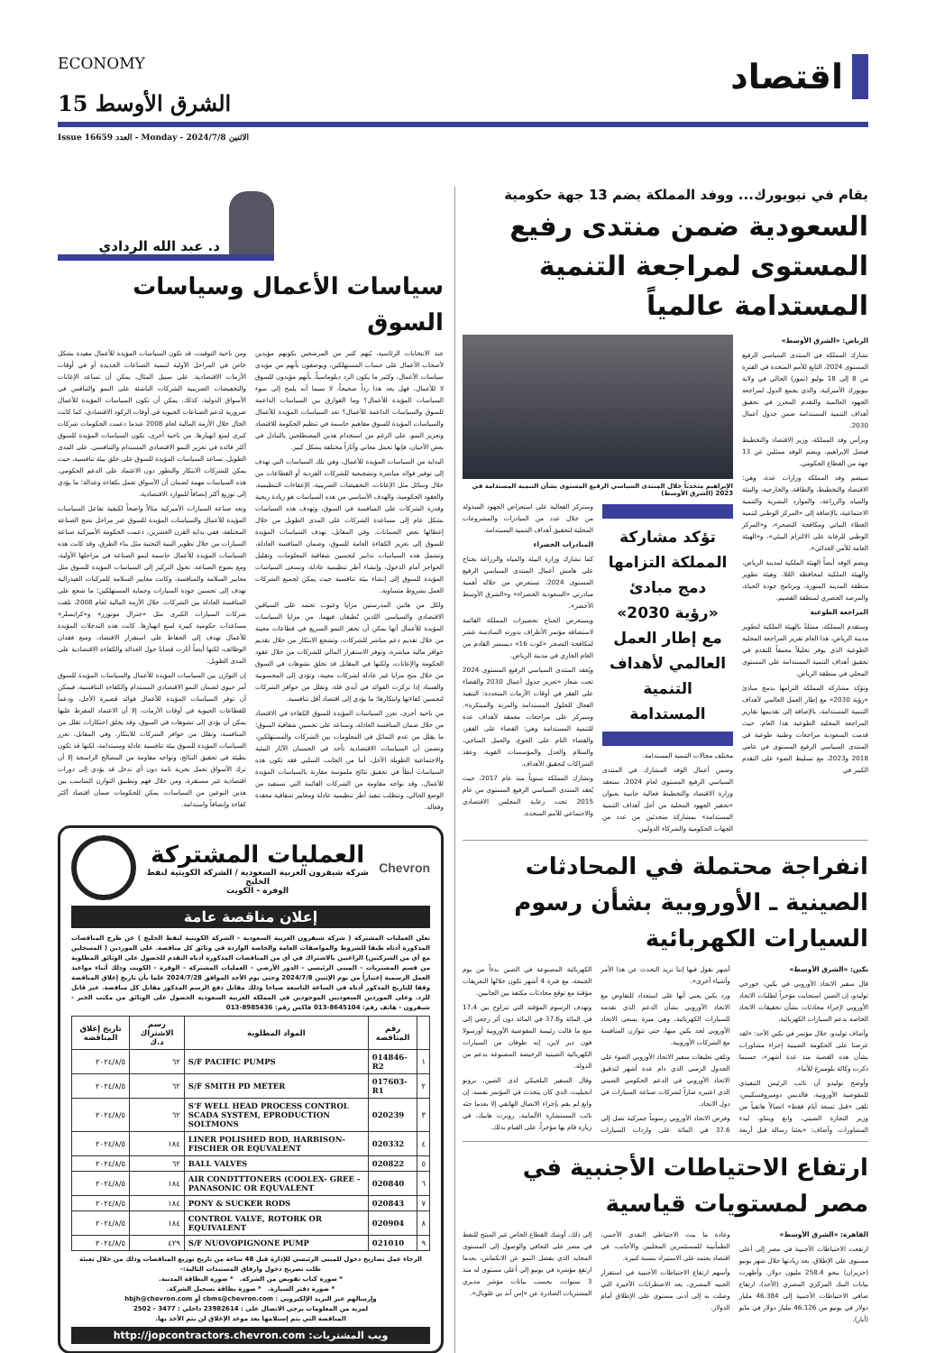اقتصاد
ECONOMY
15 الشرق الأوسط
Issue 16659 العدد - Monday - 2024/7/8 الاثنين
يقام في نيويورك... ووفد المملكة يضم 13 جهة حكومية
السعودية ضمن منتدى رفيع المستوى لمراجعة التنمية المستدامة عالمياً
الرياض: «الشرق الأوسط»
تشارك المملكة في المنتدى السياسي الرفيع المستوى 2024، التابع للأمم المتحدة في الفترة من 8 إلى 18 يوليو (تموز) الحالي في ولاية نيويورك الأميركية، والذي يجمع الدول لمراجعة الجهود العالمية والتقدم المحرز في تحقيق أهداف التنمية المستدامة ضمن جدول أعمال 2030.
ويرأس وفد المملكة، وزير الاقتصاد والتخطيط فيصل الإبراهيم، ويضم الوفد ممثلين عن 13 جهة من القطاع الحكومي.
سيضم وفد المملكة وزارات عدة، وهي: الاقتصاد والتخطيط، والطاقة، والخارجية، والبيئة والمياه والزراعة، والموارد البشرية والتنمية الاجتماعية، بالإضافة إلى «المركز الوطني لتنمية الغطاء النباتي ومكافحة التصحر»، و«المركز الوطني للرقابة على الالتزام البيئي»، و«الهيئة العامة للأمن الغذائي».
ويضم الوفد أيضاً الهيئة الملكية لمدينة الرياض، والهيئة الملكية لمحافظة العُلا، وهيئة تطوير منطقة المدينة المنورة، وبرنامج جودة الحياة، والمرصد الحضري لمنطقة القصيم.
المراجعة الطوعية
وستقدم المملكة، ممثلةً بالهيئة الملكية لتطوير مدينة الرياض، هذا العام تقرير المراجعة المحلية الطوعية الذي يوفر تحليلاً معمقاً للتقدم في تحقيق أهداف التنمية المستدامة على المستوى المحلي في منطقة الرياض.
وتؤكد مشاركة المملكة التزامها بدمج مبادئ «رؤية 2030» مع إطار العمل العالمي لأهداف التنمية المستدامة، بالإضافة إلى تقديمها تقارير المراجعة المحلية الطوعية هذا العام، حيث قدمت السعودية مراجعات وطنية طوعية في المنتدى السياسي الرفيع المستوى في عامي 2018 و2023، مع تسليط الضوء على التقدم الكبير في
الإبراهيم متحدثاً خلال المنتدى السياسي الرفيع المستوى بشأن التنمية المستدامة في 2023 (الشرق الأوسط)
تؤكد مشاركة المملكة التزامها دمج مبادئ «رؤية 2030» مع إطار العمل العالمي لأهداف التنمية المستدامة
مختلف مجالات التنمية المستدامة.
وضمن أعمال الوفد المشارك في المنتدى السياسي الرفيع المستوى لعام 2024، ستعقد وزارة الاقتصاد والتخطيط فعالية جانبية بعنوان «تحفيز الجهود المحلية من أجل أهداف التنمية المستدامة» بمشاركة متحدثين من عدد من الجهات الحكومية والشركاء الدوليين.
وستركز الفعالية على استعراض الجهود المبذولة من خلال عدد من المبادرات والمشروعات المحلية لتحقيق أهداف التنمية المستدامة.
المبادرات الخضراء
كما تشارك وزارة البيئة والمياه والزراعة بجناح على هامش أعمال المنتدى السياسي الرفيع المستوى 2024، تستعرض من خلاله أهمية مبادرتي «السعودية الخضراء» و«الشرق الأوسط الأخضر».
ويستعرض الجناح تحضيرات المملكة القائمة لاستضافة مؤتمر الأطراف بدورته السادسة عشر لمكافحة التصحر «كوب 16» ديسمبر القادم من العام الجاري في مدينة الرياض.
ويُعقد المنتدى السياسي الرفيع المستوى 2024 تحت شعار «تعزيز جدول أعمال 2030 والقضاء على الفقر في أوقات الأزمات المتعددة: التنفيذ الفعال للحلول المستدامة والمرنة والمبتكرة». وسيركز على مراجعات معمقة لأهداف عدة للتنمية المستدامة وهي: القضاء على الفقر، والقضاء التام على الجوع، والعمل المناخي، والسلام والعدل والمؤسسات القوية، وعقد الشراكات لتحقيق الأهداف.
وتشارك المملكة سنوياً منذ عام 2017، حيث يُعقد المنتدى السياسي الرفيع المستوى من عام 2015 تحت رعاية المجلس الاقتصادي والاجتماعي للأمم المتحدة.
انفراجة محتملة في المحادثات الصينية ـ الأوروبية بشأن رسوم السيارات الكهربائية
بكين: «الشرق الأوسط»
قال سفير الاتحاد الأوروبي في بكين، خورخي توليدو، إن الصين استجابت مؤخراً لطلبات الاتحاد الأوروبي لإجراء محادثات بشأن تحقيقات الاتحاد الخاصة بدعم السيارات الكهربائية.
وأضاف توليدو، خلال مؤتمر في بكين الأحد: «لقد عرضنا على الحكومة الصينية إجراء مشاورات بشأن هذه القضية منذ عدة أشهر»، حسبما ذكرت وكالة بلومبرغ للأنباء.
وأوضح توليدو أن نائب الرئيس التنفيذي للمفوضية الأوروبية، فالديس دومبروفسكيس، تلقى «قبل تسعة أيام فقط» اتصالاً هاتفياً من وزير التجارة الصيني، وانغ وينتاو، لبدء المشاورات. وأضاف: «بعثنا رسالة قبل أربعة أشهر نقول فيها إننا نريد التحدث عن هذا الأمر وأشياء أخرى».
ورد بكين يعني أنها على استعداد للتفاوض مع الاتحاد الأوروبي بشأن الدعم الذي تقدمه للسيارات الكهربائية، وهي ميزة يسعى الاتحاد الأوروبي لحد بكين منها، حتى تتوازن المنافسة مع الشركات الأوروبية.
وتلقي تعليقات سفير الاتحاد الأوروبي الضوء على الجدول الزمني الذي دام عدة أشهر لتدقيق الاتحاد الأوروبي في الدعم الحكومي الصيني الذي اعتبره ضاراً لشركات صناعة السيارات في دول الاتحاد.
وفرض الاتحاد الأوروبي رسوماً جمركية تصل إلى 37.6 في المائة على واردات السيارات الكهربائية المصنوعة في الصين بدءاً من يوم الجمعة، مع فترة 4 أشهر تكون خلالها التعريفات مؤقتة مع توقع محادثات مكثفة بين الجانبين.
وتهدف الرسوم المؤقتة التي تتراوح بين 17.4 في المائة و37.6 في المائة دون أثر رجعي إلى منع ما قالت رئيسة المفوضية الأوروبية أورسولا فون دير لاين، إنه طوفان من السيارات الكهربائية الصينية الرخيصة المصنوعة بدعم من الدولة.
وقال السفير البلجيكي لدى الصين، برونو انجيليت، الذي كان يتحدث في المؤتمر نفسه، إن وانغ لم يقم بإجراء الاتصال الهاتفي إلا بعدما حثه نائب المستشارة الألمانية، روبرت هابيك، في زيارة قام بها مؤخراً، على القيام بذلك.
ارتفاع الاحتياطات الأجنبية في مصر لمستويات قياسية
القاهرة: «الشرق الأوسط»
ارتفعت الاحتياطات الأجنبية في مصر إلى أعلى مستوى على الإطلاق، بعد زيادتها خلال شهر يونيو (حزيران) بنحو 258.4 مليون دولار. وأظهرت بيانات البنك المركزي المصري (الأحد)، ارتفاع صافي الاحتياطات الأجنبية إلى 46.384 مليار دولار في يونيو من 46.126 مليار دولار في مايو (أيار).
وعادة ما يبث الاحتياطي النقدي الأجنبي، الطمأنينة للمستثمرين المحليين والأجانب، في اقتصاد يعتمد على الاستيراد بنسبة كبيرة.
وأسهم ارتفاع الاحتياطات الأجنبية في استقرار الجنيه المصري، بعد الاضطرابات الأخيرة التي وصلت به إلى أدنى مستوى على الإطلاق أمام الدولار.
إلى ذلك، أوشك القطاع الخاص غير المنتج للنفط في مصر على التعافي والوصول إلى المستوى المحايد الذي يفصل النمو عن الانكماش، بعدما ارتفع مؤشره في يونيو إلى أعلى مستوى له منذ 3 سنوات، بحسب بيانات مؤشر مديري المشتريات الصادرة عن «إس آند بي غلوبال».
د. عبد الله الردادي
سياسات الأعمال وسياسات السوق
عند الانتخابات الرئاسية، يُتهم كثير من المرشحين بكونهم مؤيدين لأصحاب الأعمال على حساب المستهلكين، ويوصفون بأنهم من مؤيدي سياسات الأعمال، وكثير ما يكون الرد دبلوماسياً، بأنهم مؤيدون للسوق لا للأعمال، فهل يعد هذا رداً صحيحاً، لا سيما أنه يلمح إلى سوء السياسات المؤيدة للأعمال؟ وما الفوارق بين السياسات الداعمة للسوق والسياسات الداعمة للأعمال؟ تعد السياسات المؤيدة للأعمال والسياسات المؤيدة للسوق مفاهيم حاسمة في تنظيم الحكومة للاقتصاد وتعزيز النمو. على الرغم من استخدام هذين المصطلحين بالتبادل في بعض الأحيان، فإنها تحمل معاني وآثاراً مختلفة بشكل كبير.
البداية من السياسات المؤيدة للأعمال، وهي تلك السياسات التي تهدف إلى توفير فوائد مباشرة وتشجيعية للشركات الفردية أو القطاعات من خلال وسائل مثل الإعانات، التخفيضات الضريبية، الإعفاءات التنظيمية، والعقود الحكومية، والهدف الأساسي من هذه السياسات هو زيادة ربحية وقدرة الشركات على المنافسة في السوق، وتهدف هذه السياسات بشكل عام إلى مساعدة الشركات على المدى الطويل من خلال إعطائها بعض الضمانات. وفي المقابل، تهدف السياسات المؤيدة للسوق إلى تعزيز الكفاءة العامة للسوق، وضمان المنافسة العادلة، وتشمل هذه السياسات تدابير لتحسين شفافية المعلومات، وتقليل الحواجز أمام الدخول، وإنشاء أطر تنظيمية عادلة، وتسعى السياسات المؤيدة للسوق إلى إنشاء بيئة تنافسية حيث يمكن لجميع الشركات العمل بشروط متساوية.
ولكل من هاتين المدرستين مزايا وعيوب تعتمد على السياقين الاقتصادي والسياسي اللذين تُطبقان فيهما. من مزايا السياسات المؤيدة للأعمال أنها يمكن أن تحفز النمو السريع في قطاعات معينة من خلال تقديم دعم مباشر للشركات، وتشجع الابتكار من خلال تقديم حوافز مالية مباشرة، وتوفر الاستقرار المالي للشركات من خلال عقود الحكومة والإعانات، ولكنها في المقابل قد تخلق تشوهات في السوق من خلال منح مزايا غير عادلة لشركات معينة، وتؤدي إلى المحسوبية والفساد إذا تركزت الفوائد في أيدي قلة، وتقلل من حوافز الشركات لتحسين كفاءتها وابتكارها؛ ما يؤدي إلى اقتصاد أقل تنافسية.
من ناحية أخرى، تعزز السياسات المؤيدة للسوق الكفاءة في الاقتصاد من خلال ضمان المنافسة العادلة، وتساعد على تحسين شفافية السوق؛ ما يقلل من عدم التماثل في المعلومات بين الشركات والمستهلكين، وتضمن أن السياسات الاقتصادية تأخذ في الحسبان الآثار البيئية والاجتماعية الطويلة الأجل، أما من الجانب السلبي فقد تكون هذه السياسات أبطأ في تحقيق نتائج ملموسة مقارنة بالسياسات المؤيدة للأعمال، وقد تواجه مقاومة من الشركات القائمة التي تستفيد من الوضع الحالي، وتتطلب تنفيذ أطر تنظيمية عادلة ومعايير شفافية معقدة وفعالة.
ومن ناحية التوقيت، قد تكون السياسات المؤيدة للأعمال مفيدة بشكل خاص في المراحل الأولية لتنمية الصناعات الجديدة أو في أوقات الأزمات الاقتصادية. على سبيل المثال، يمكن أن تساعد الإعانات والتخفيضات الضريبية الشركات الناشئة على النمو والتنافس في الأسواق الدولية. كذلك، يمكن أن تكون السياسات المؤيدة للأعمال ضرورية لدعم الصناعات الحيوية في أوقات الركود الاقتصادي، كما كانت الحال خلال الأزمة المالية لعام 2008 عندما دعمت الحكومات شركات كبرى لمنع انهيارها. من ناحية أخرى، تكون السياسات المؤيدة للسوق أكثر فائدة في تعزيز النمو الاقتصادي المستدام والتنافسي. على المدى الطويل، تساعد السياسات المؤيدة للسوق على خلق بيئة تنافسية، حيث يمكن للشركات الابتكار والتطور دون الاعتماد على الدعم الحكومي. هذه السياسات مهمة لضمان أن الأسواق تعمل بكفاءة وعدالة؛ ما يؤدي إلى توزيع أكثر إنصافاً للموارد الاقتصادية.
وتعد صناعة السيارات الأميركية مثالاً واضحاً لكيفية تفاعل السياسات المؤيدة للأعمال والسياسات المؤيدة للسوق عبر مراحل نضج الصناعة المختلفة، ففي بداية القرن العشرين، دعمت الحكومة الأميركية صناعة السيارات من خلال تطوير البنية التحتية مثل بناء الطرق، وقد كانت هذه السياسات المؤيدة للأعمال حاسمة لنمو الصناعة في مراحلها الأولية، ومع نضوج الصناعة، تحول التركيز إلى السياسات المؤيدة للسوق مثل معايير السلامة والمنافسة، وكانت معايير السلامة للمركبات الفيدرالية تهدف إلى تحسين جودة السيارات وحماية المستهلكين؛ ما شجع على المنافسة العادلة بين الشركات. خلال الأزمة المالية لعام 2008، تلقت شركات السيارات الكبرى مثل «جنرال موتورز» و«كرايسلر» مساعدات حكومية كبيرة لمنع انهيارها. كانت هذه التدخلات المؤيدة للأعمال تهدف إلى الحفاظ على استقرار الاقتصاد، ومنع فقدان الوظائف، لكنها أيضاً أثارت قضايا حول العدالة والكفاءة الاقتصادية على المدى الطويل.
إن التوازن بين السياسات المؤيدة للأعمال والسياسات المؤيدة للسوق أمر حيوي لضمان النمو الاقتصادي المستدام والكفاءة التنافسية، فيمكن أن توفر السياسات المؤيدة للأعمال فوائد قصيرة الأجل، ودعماً للقطاعات الحيوية في أوقات الأزمات، إلا أن الاعتماد المفرط عليها يمكن أن يؤدي إلى تشوهات في السوق، وقد يخلق احتكارات تقلل من المنافسة، وتقلل من حوافز الشركات للابتكار. وفي المقابل، تعزز السياسات المؤيدة للسوق بيئة تنافسية عادلة ومستدامة، لكنها قد تكون بطيئة في تحقيق النتائج، وتواجه مقاومة من المصالح الراسخة إلا أن ترك الأسواق تعمل بحرية تامة دون أي تدخل قد يؤدي إلى دورات اقتصادية غير مستقرة، ومن خلال فهم وتطبيق التوازن المناسب بين هذين النوعين من السياسات، يمكن للحكومات ضمان اقتصاد أكثر كفاءة وإنصافاً واستدامة.
Chevron
العمليات المشتركة
شركة شيفرون العربية السعودية / الشركة الكويتية لنفط الخليج
الوفرة - الكويت
إعلان مناقصة عامة
تعلن العمليات المشتركة ( شركة شيفرون العربية السعودية - الشركة الكويتية لنفط الخليج ) عن طرح المناقصات المذكورة أدناه طبقا للشروط والمواصفات العامة والخاصة الواردة في وثائق كل مناقصة. على الموردين ( المسجلين مع أي من الشركتين) الراغبين بالاشتراك في أي من المناقصات المذكورة أدناه التقدم للحصول على الوثائق المطلوبة من قسم المشتريات - المبنى الرئيسي - الدور الأرضي - العمليات المشتركة - الوفرة - الكويت وذلك أثناء مواعيد العمل الرسمية إعتباراً من يوم الإثنين 2024/7/8 وحتى يوم الأحد الموافق 2024/7/28 علما بأن تاريخ إغلاق المناقصة وفقا للتاريخ المذكور أدناه في الساعة التاسعة صباحا وذلك مقابل دفع الرسم المذكور مقابل كل مناقصة. غير قابل للرد. وعلى الموردين السعوديين الموجودين في المملكة العربية السعودية الحصول على الوثائق من مكتب الخبر - شيفرون - هاتف رقم: 8645104-013 فاكس رقم: 8985436-013
| | رقم المناقصة | المواد المطلوبة | رسم الاشتراك د.ك | تاريخ إغلاق المناقصة |
| --- | --- | --- | --- | --- |
| ١ | 014846-R2 | S/F PACIFIC PUMPS | ٦٢ | ٢٠٢٤/٨/٥ |
| ٢ | 017603-R1 | S/F SMITH PD METER | ٦٢ | ٢٠٢٤/٨/٥ |
| ٣ | 020239 | S'F WELL HEAD PROCESS CONTROL SCADA SYSTEM, EPRODUCTION SOLTMONS | ٦٢ | ٢٠٢٤/٨/٥ |
| ٤ | 020332 | LINER POLISHED ROD, HARBISON-FISCHER OR EQUVALENT | ١٨٤ | ٢٠٢٤/٨/٥ |
| ٥ | 020822 | BALL VALVES | ٦٢ | ٢٠٢٤/٨/٥ |
| ٦ | 020840 | AIR CONDTTTONERS (COOLEX- GREE - PANASONIC OR EQUVALENT | ١٨٤ | ٢٠٢٤/٨/٥ |
| ٧ | 020843 | PONY & SUCKER RODS | ١٨٤ | ٢٠٢٤/٨/٥ |
| ٨ | 020904 | CONTROL VALVE, ROTORK OR EQUIVALENT | ١٨٤ | ٢٠٢٤/٨/٥ |
| ٩ | 021010 | S/F NUOVOPIGNONE PUMP | ٤٢٩ | ٢٠٢٤/٨/٥ |
الرجاء عمل تصاريح دخول للمبنى الرئيسي للإدارة قبل 48 ساعة من تاريخ توزيع المناقصات وذلك من خلال تعبئة طلب تصريح دخول وارفاق المستندات التالية:-
* صورة كتاب تفويض من الشركة. * صورة البطاقة المدنية.
* صورة دفتر السيارة. * صورة بطاقة تسجيل الشركة.
وإرسالهم عبر البريد الإلكتروني : cbms@chevron.com أو hbjh@chevron.com
لمزيد من المعلومات يرجى الاتصال على : 23982614 داخلي : 3477 - 2502
المناقصة التي يتم إستلامها بعد موعد الإغلاق لن يتم الأخذ بها.
ويب المشتريات: http://jopcontractors.chevron.com